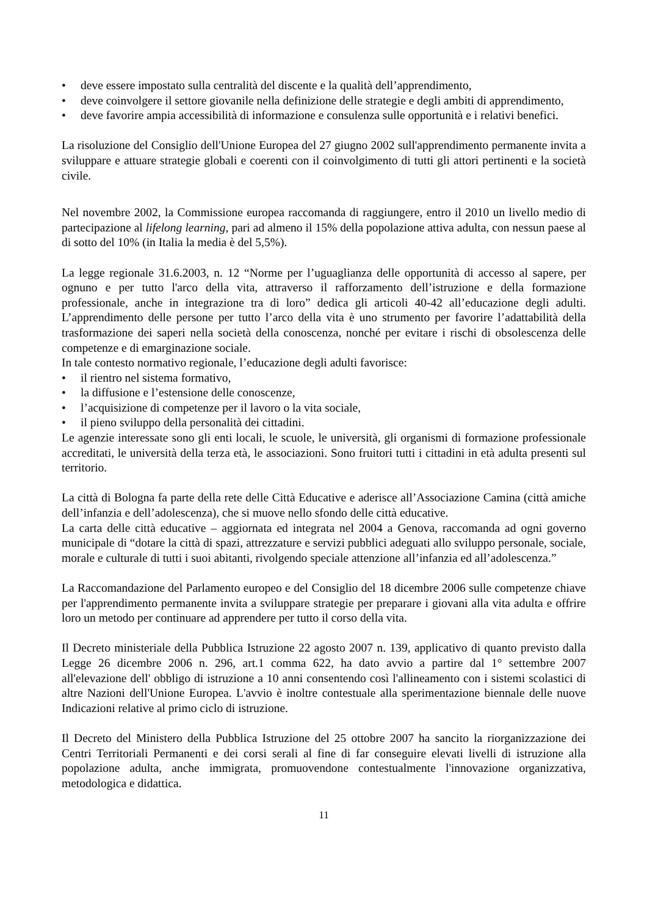• deve essere impostato sulla centralità del discente e la qualità dell’apprendimento,
• deve coinvolgere il settore giovanile nella definizione delle strategie e degli ambiti di apprendimento,
• deve favorire ampia accessibilità di informazione e consulenza sulle opportunità e i relativi benefici.
La risoluzione del Consiglio dell'Unione Europea del 27 giugno 2002 sull'apprendimento permanente invita a sviluppare e attuare strategie globali e coerenti con il coinvolgimento di tutti gli attori pertinenti e la società civile.
Nel novembre 2002, la Commissione europea raccomanda di raggiungere, entro il 2010 un livello medio di partecipazione al lifelong learning, pari ad almeno il 15% della popolazione attiva adulta, con nessun paese al di sotto del 10% (in Italia la media è del 5,5%).
La legge regionale 31.6.2003, n. 12 “Norme per l’uguaglianza delle opportunità di accesso al sapere, per ognuno e per tutto l'arco della vita, attraverso il rafforzamento dell’istruzione e della formazione professionale, anche in integrazione tra di loro” dedica gli articoli 40-42 all’educazione degli adulti. L’apprendimento delle persone per tutto l’arco della vita è uno strumento per favorire l’adattabilità della trasformazione dei saperi nella società della conoscenza, nonché per evitare i rischi di obsolescenza delle competenze e di emarginazione sociale.
In tale contesto normativo regionale, l’educazione degli adulti favorisce:
• il rientro nel sistema formativo,
• la diffusione e l’estensione delle conoscenze,
• l’acquisizione di competenze per il lavoro o la vita sociale,
• il pieno sviluppo della personalità dei cittadini.
Le agenzie interessate sono gli enti locali, le scuole, le università, gli organismi di formazione professionale accreditati, le università della terza età, le associazioni. Sono fruitori tutti i cittadini in età adulta presenti sul territorio.
La città di Bologna fa parte della rete delle Città Educative e aderisce all’Associazione Camina (città amiche dell’infanzia e dell’adolescenza), che si muove nello sfondo delle città educative.
La carta delle città educative – aggiornata ed integrata nel 2004 a Genova, raccomanda ad ogni governo municipale di “dotare la città di spazi, attrezzature e servizi pubblici adeguati allo sviluppo personale, sociale, morale e culturale di tutti i suoi abitanti, rivolgendo speciale attenzione all’infanzia ed all’adolescenza.”
La Raccomandazione del Parlamento europeo e del Consiglio del 18 dicembre 2006 sulle competenze chiave per l'apprendimento permanente invita a sviluppare strategie per preparare i giovani alla vita adulta e offrire loro un metodo per continuare ad apprendere per tutto il corso della vita.
Il Decreto ministeriale della Pubblica Istruzione 22 agosto 2007 n. 139, applicativo di quanto previsto dalla Legge 26 dicembre 2006 n. 296, art.1 comma 622, ha dato avvio a partire dal 1° settembre 2007 all'elevazione dell' obbligo di istruzione a 10 anni consentendo così l'allineamento con i sistemi scolastici di altre Nazioni dell'Unione Europea. L'avvio è inoltre contestuale alla sperimentazione biennale delle nuove Indicazioni relative al primo ciclo di istruzione.
Il Decreto del Ministero della Pubblica Istruzione del 25 ottobre 2007 ha sancito la riorganizzazione dei Centri Territoriali Permanenti e dei corsi serali al fine di far conseguire elevati livelli di istruzione alla popolazione adulta, anche immigrata, promuovendone contestualmente l'innovazione organizzativa, metodologica e didattica.
11